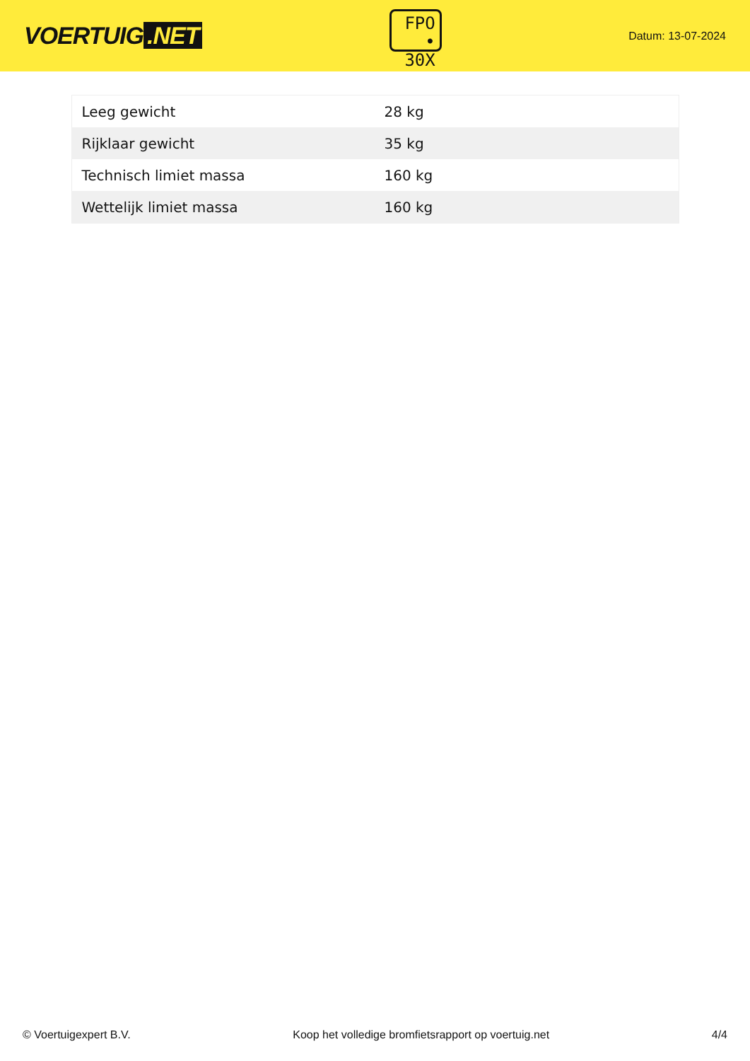VOERTUIG.NET
FPO
• 30X
Datum: 13-07-2024
| Leeg gewicht | 28 kg |
| Rijklaar gewicht | 35 kg |
| Technisch limiet massa | 160 kg |
| Wettelijk limiet massa | 160 kg |
© Voertuigexpert B.V. Koop het volledige bromfietsrapport op voertuig.net 4/4